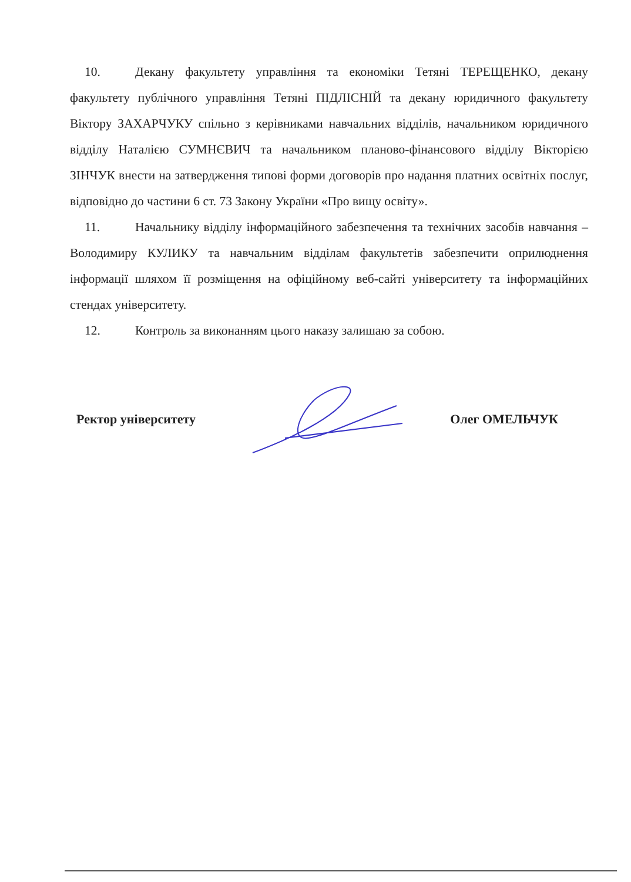10. Декану факультету управління та економіки Тетяні ТЕРЕЩЕНКО, декану факультету публічного управління Тетяні ПІДЛІСНІЙ та декану юридичного факультету Віктору ЗАХАРЧУКУ спільно з керівниками навчальних відділів, начальником юридичного відділу Наталією СУМНЄВИЧ та начальником планово-фінансового відділу Вікторією ЗІНЧУК внести на затвердження типові форми договорів про надання платних освітніх послуг, відповідно до частини 6 ст. 73 Закону України «Про вищу освіту».
11. Начальнику відділу інформаційного забезпечення та технічних засобів навчання – Володимиру КУЛИКУ та навчальним відділам факультетів забезпечити оприлюднення інформації шляхом її розміщення на офіційному веб-сайті університету та інформаційних стендах університету.
12. Контроль за виконанням цього наказу залишаю за собою.
Ректор університету Олег ОМЕЛЬЧУК